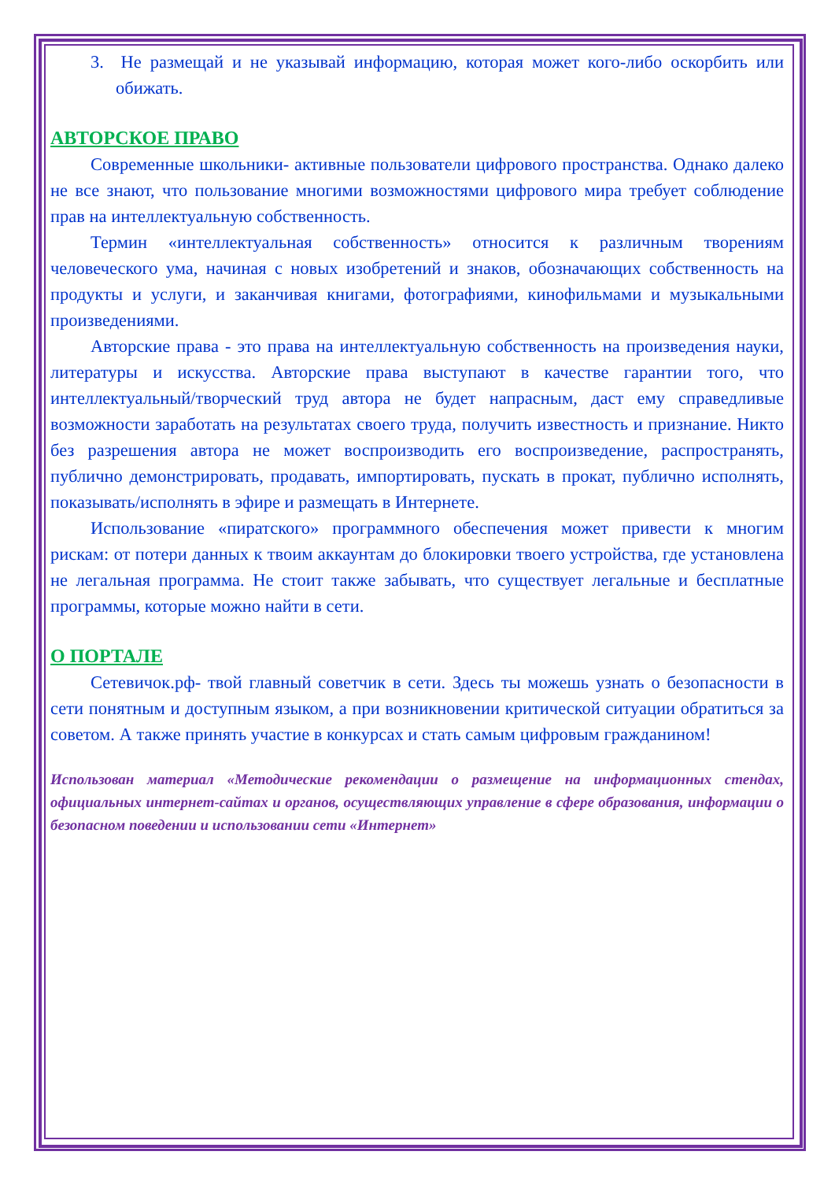3. Не размещай и не указывай информацию, которая может кого-либо оскорбить или обижать.
АВТОРСКОЕ ПРАВО
Современные школьники- активные пользователи цифрового пространства. Однако далеко не все знают, что пользование многими возможностями цифрового мира требует соблюдение прав на интеллектуальную собственность.
Термин «интеллектуальная собственность» относится к различным творениям человеческого ума, начиная с новых изобретений и знаков, обозначающих собственность на продукты и услуги, и заканчивая книгами, фотографиями, кинофильмами и музыкальными произведениями.
Авторские права - это права на интеллектуальную собственность на произведения науки, литературы и искусства. Авторские права выступают в качестве гарантии того, что интеллектуальный/творческий труд автора не будет напрасным, даст ему справедливые возможности заработать на результатах своего труда, получить известность и признание. Никто без разрешения автора не может воспроизводить его воспроизведение, распространять, публично демонстрировать, продавать, импортировать, пускать в прокат, публично исполнять, показывать/исполнять в эфире и размещать в Интернете.
Использование «пиратского» программного обеспечения может привести к многим рискам: от потери данных к твоим аккаунтам до блокировки твоего устройства, где установлена не легальная программа. Не стоит также забывать, что существует легальные и бесплатные программы, которые можно найти в сети.
О ПОРТАЛЕ
Сетевичок.рф- твой главный советчик в сети. Здесь ты можешь узнать о безопасности в сети понятным и доступным языком, а при возникновении критической ситуации обратиться за советом. А также принять участие в конкурсах и стать самым цифровым гражданином!
Использован материал «Методические рекомендации о размещение на информационных стендах, официальных интернет-сайтах и органов, осуществляющих управление в сфере образования, информации о безопасном поведении и использовании сети «Интернет»